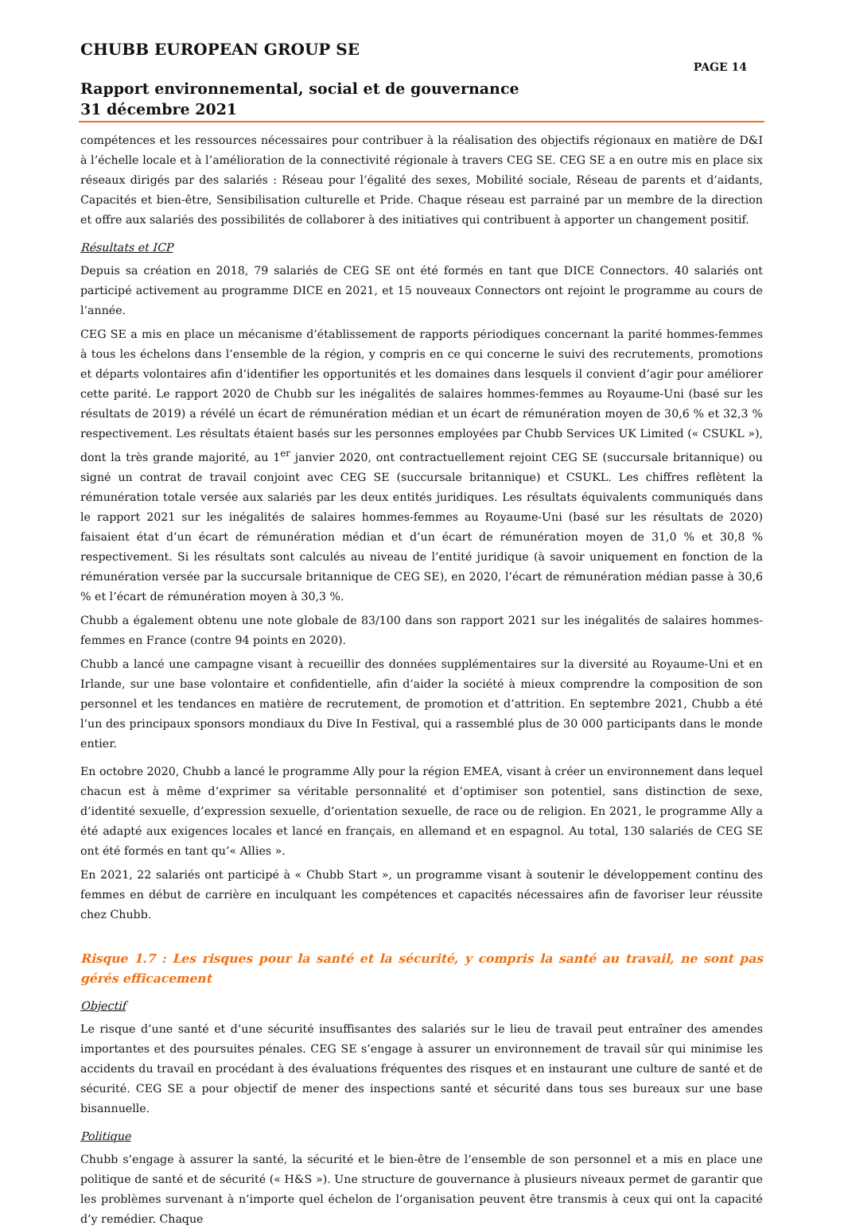CHUBB EUROPEAN GROUP SE
PAGE 14
Rapport environnemental, social et de gouvernance
31 décembre 2021
compétences et les ressources nécessaires pour contribuer à la réalisation des objectifs régionaux en matière de D&I à l’échelle locale et à l’amélioration de la connectivité régionale à travers CEG SE. CEG SE a en outre mis en place six réseaux dirigés par des salariés : Réseau pour l’égalité des sexes, Mobilité sociale, Réseau de parents et d’aidants, Capacités et bien-être, Sensibilisation culturelle et Pride. Chaque réseau est parrainé par un membre de la direction et offre aux salariés des possibilités de collaborer à des initiatives qui contribuent à apporter un changement positif.
Résultats et ICP
Depuis sa création en 2018, 79 salariés de CEG SE ont été formés en tant que DICE Connectors. 40 salariés ont participé activement au programme DICE en 2021, et 15 nouveaux Connectors ont rejoint le programme au cours de l’année.
CEG SE a mis en place un mécanisme d’établissement de rapports périodiques concernant la parité hommes-femmes à tous les échelons dans l’ensemble de la région, y compris en ce qui concerne le suivi des recrutements, promotions et départs volontaires afin d’identifier les opportunités et les domaines dans lesquels il convient d’agir pour améliorer cette parité. Le rapport 2020 de Chubb sur les inégalités de salaires hommes-femmes au Royaume-Uni (basé sur les résultats de 2019) a révélé un écart de rémunération médian et un écart de rémunération moyen de 30,6 % et 32,3 % respectivement. Les résultats étaient basés sur les personnes employées par Chubb Services UK Limited (« CSUKL »), dont la très grande majorité, au 1<sup>er</sup> janvier 2020, ont contractuellement rejoint CEG SE (succursale britannique) ou signé un contrat de travail conjoint avec CEG SE (succursale britannique) et CSUKL. Les chiffres reflètent la rémunération totale versée aux salariés par les deux entités juridiques. Les résultats équivalents communiqués dans le rapport 2021 sur les inégalités de salaires hommes-femmes au Royaume-Uni (basé sur les résultats de 2020) faisaient état d’un écart de rémunération médian et d’un écart de rémunération moyen de 31,0 % et 30,8 % respectivement. Si les résultats sont calculés au niveau de l’entité juridique (à savoir uniquement en fonction de la rémunération versée par la succursale britannique de CEG SE), en 2020, l’écart de rémunération médian passe à 30,6 % et l’écart de rémunération moyen à 30,3 %.
Chubb a également obtenu une note globale de 83/100 dans son rapport 2021 sur les inégalités de salaires hommes-femmes en France (contre 94 points en 2020).
Chubb a lancé une campagne visant à recueillir des données supplémentaires sur la diversité au Royaume-Uni et en Irlande, sur une base volontaire et confidentielle, afin d’aider la société à mieux comprendre la composition de son personnel et les tendances en matière de recrutement, de promotion et d’attrition. En septembre 2021, Chubb a été l’un des principaux sponsors mondiaux du Dive In Festival, qui a rassemblé plus de 30 000 participants dans le monde entier.
En octobre 2020, Chubb a lancé le programme Ally pour la région EMEA, visant à créer un environnement dans lequel chacun est à même d’exprimer sa véritable personnalité et d’optimiser son potentiel, sans distinction de sexe, d’identité sexuelle, d’expression sexuelle, d’orientation sexuelle, de race ou de religion. En 2021, le programme Ally a été adapté aux exigences locales et lancé en français, en allemand et en espagnol. Au total, 130 salariés de CEG SE ont été formés en tant qu’« Allies ».
En 2021, 22 salariés ont participé à « Chubb Start », un programme visant à soutenir le développement continu des femmes en début de carrière en inculquant les compétences et capacités nécessaires afin de favoriser leur réussite chez Chubb.
Risque 1.7 : Les risques pour la santé et la sécurité, y compris la santé au travail, ne sont pas gérés efficacement
Objectif
Le risque d’une santé et d’une sécurité insuffisantes des salariés sur le lieu de travail peut entraîner des amendes importantes et des poursuites pénales. CEG SE s’engage à assurer un environnement de travail sûr qui minimise les accidents du travail en procédant à des évaluations fréquentes des risques et en instaurant une culture de santé et de sécurité. CEG SE a pour objectif de mener des inspections santé et sécurité dans tous ses bureaux sur une base bisannuelle.
Politique
Chubb s’engage à assurer la santé, la sécurité et le bien-être de l’ensemble de son personnel et a mis en place une politique de santé et de sécurité (« H&S »). Une structure de gouvernance à plusieurs niveaux permet de garantir que les problèmes survenant à n’importe quel échelon de l’organisation peuvent être transmis à ceux qui ont la capacité d’y remédier. Chaque